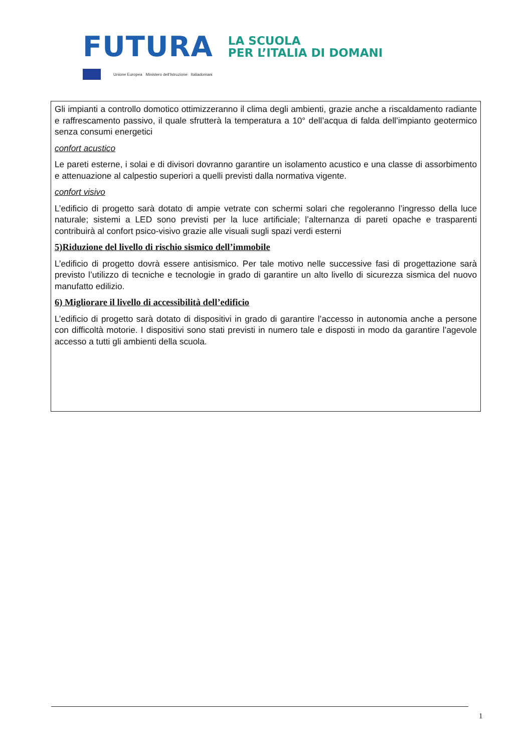FUTURA LA SCUOLA
PER L’ITALIA DI DOMANI
Unione Europea Ministero dell'Istruzione Italiadomani
Gli impianti a controllo domotico ottimizzeranno il clima degli ambienti, grazie anche a riscaldamento radiante e raffrescamento passivo, il quale sfrutterà la temperatura a 10° dell’acqua di falda dell’impianto geotermico senza consumi energetici
confort acustico
Le pareti esterne, i solai e di divisori dovranno garantire un isolamento acustico e una classe di assorbimento e attenuazione al calpestio superiori a quelli previsti dalla normativa vigente.
confort visivo
L’edificio di progetto sarà dotato di ampie vetrate con schermi solari che regoleranno l’ingresso della luce naturale; sistemi a LED sono previsti per la luce artificiale; l’alternanza di pareti opache e trasparenti contribuirà al confort psico-visivo grazie alle visuali sugli spazi verdi esterni
5)Riduzione del livello di rischio sismico dell’immobile
L’edificio di progetto dovrà essere antisismico. Per tale motivo nelle successive fasi di progettazione sarà previsto l’utilizzo di tecniche e tecnologie in grado di garantire un alto livello di sicurezza sismica del nuovo manufatto edilizio.
6) Migliorare il livello di accessibilità dell’edificio
L’edificio di progetto sarà dotato di dispositivi in grado di garantire l’accesso in autonomia anche a persone con difficoltà motorie. I dispositivi sono stati previsti in numero tale e disposti in modo da garantire l’agevole accesso a tutti gli ambienti della scuola.
1